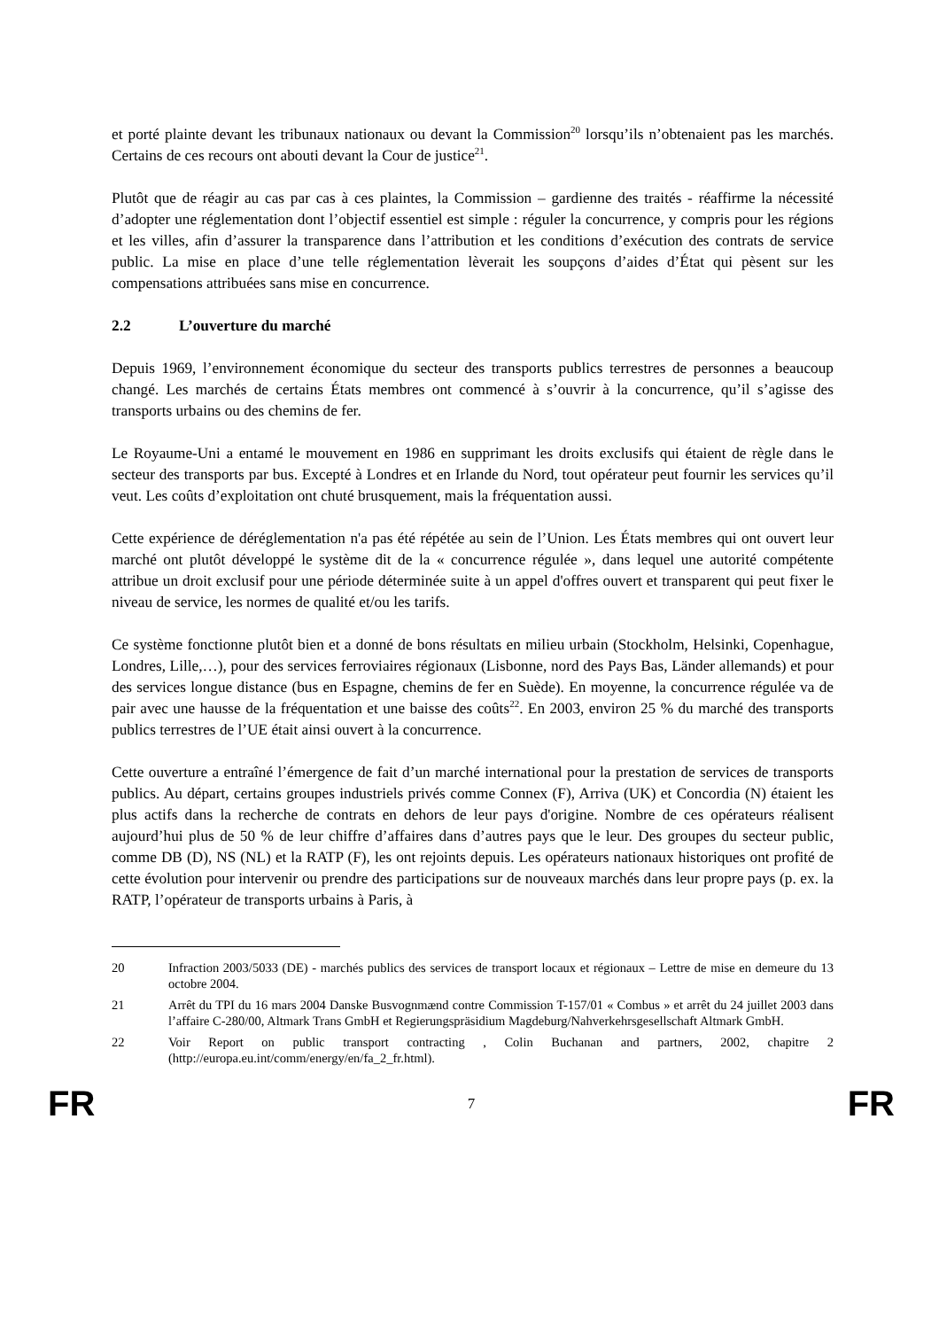et porté plainte devant les tribunaux nationaux ou devant la Commission<sup>20</sup> lorsqu’ils n’obtenaient pas les marchés. Certains de ces recours ont abouti devant la Cour de justice<sup>21</sup>.
Plutôt que de réagir au cas par cas à ces plaintes, la Commission – gardienne des traités - réaffirme la nécessité d’adopter une réglementation dont l’objectif essentiel est simple : réguler la concurrence, y compris pour les régions et les villes, afin d’assurer la transparence dans l’attribution et les conditions d’exécution des contrats de service public. La mise en place d’une telle réglementation lèverait les soupçons d’aides d’État qui pèsent sur les compensations attribuées sans mise en concurrence.
2.2 L’ouverture du marché
Depuis 1969, l’environnement économique du secteur des transports publics terrestres de personnes a beaucoup changé. Les marchés de certains États membres ont commencé à s’ouvrir à la concurrence, qu’il s’agisse des transports urbains ou des chemins de fer.
Le Royaume-Uni a entamé le mouvement en 1986 en supprimant les droits exclusifs qui étaient de règle dans le secteur des transports par bus. Excepté à Londres et en Irlande du Nord, tout opérateur peut fournir les services qu’il veut. Les coûts d’exploitation ont chuté brusquement, mais la fréquentation aussi.
Cette expérience de déréglementation n'a pas été répétée au sein de l’Union. Les États membres qui ont ouvert leur marché ont plutôt développé le système dit de la « concurrence régulée », dans lequel une autorité compétente attribue un droit exclusif pour une période déterminée suite à un appel d'offres ouvert et transparent qui peut fixer le niveau de service, les normes de qualité et/ou les tarifs.
Ce système fonctionne plutôt bien et a donné de bons résultats en milieu urbain (Stockholm, Helsinki, Copenhague, Londres, Lille,…), pour des services ferroviaires régionaux (Lisbonne, nord des Pays Bas, Länder allemands) et pour des services longue distance (bus en Espagne, chemins de fer en Suède). En moyenne, la concurrence régulée va de pair avec une hausse de la fréquentation et une baisse des coûts<sup>22</sup>. En 2003, environ 25 % du marché des transports publics terrestres de l’UE était ainsi ouvert à la concurrence.
Cette ouverture a entraîné l’émergence de fait d’un marché international pour la prestation de services de transports publics. Au départ, certains groupes industriels privés comme Connex (F), Arriva (UK) et Concordia (N) étaient les plus actifs dans la recherche de contrats en dehors de leur pays d'origine. Nombre de ces opérateurs réalisent aujourd’hui plus de 50 % de leur chiffre d’affaires dans d’autres pays que le leur. Des groupes du secteur public, comme DB (D), NS (NL) et la RATP (F), les ont rejoints depuis. Les opérateurs nationaux historiques ont profité de cette évolution pour intervenir ou prendre des participations sur de nouveaux marchés dans leur propre pays (p. ex. la RATP, l’opérateur de transports urbains à Paris, à
20 Infraction 2003/5033 (DE) - marchés publics des services de transport locaux et régionaux – Lettre de mise en demeure du 13 octobre 2004.
21 Arrêt du TPI du 16 mars 2004 Danske Busvognmænd contre Commission T-157/01 « Combus » et arrêt du 24 juillet 2003 dans l’affaire C-280/00, Altmark Trans GmbH et Regierungspräsidium Magdeburg/Nahverkehrsgesellschaft Altmark GmbH.
22 Voir Report on public transport contracting , Colin Buchanan and partners, 2002, chapitre 2 (http://europa.eu.int/comm/energy/en/fa_2_fr.html).
FR 7 FR